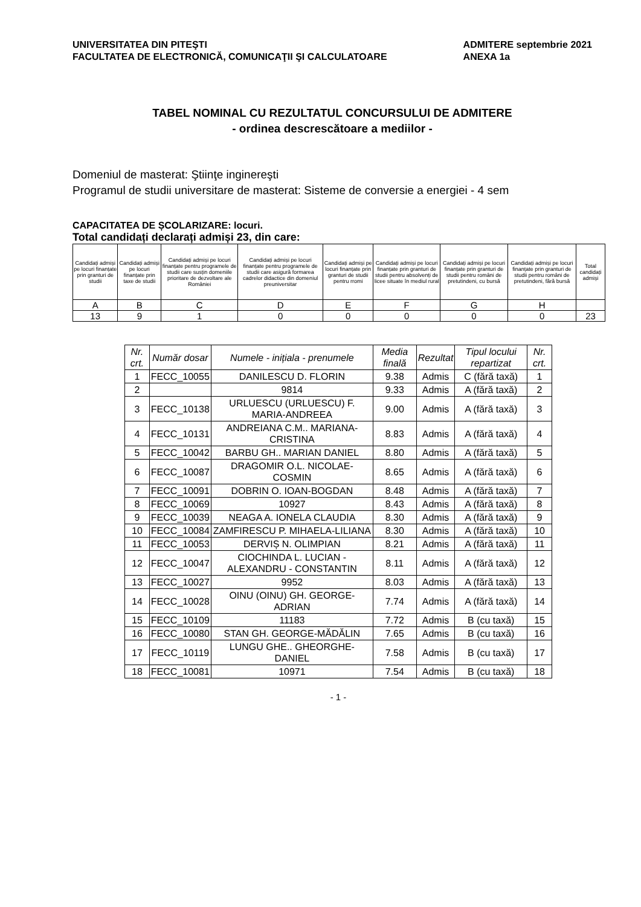UNIVERSITATEA DIN PITEŞTI
FACULTATEA DE ELECTRONICĂ, COMUNICAŢII ŞI CALCULATOARE
ADMITERE septembrie 2021
ANEXA 1a
TABEL NOMINAL CU REZULTATUL CONCURSULUI DE ADMITERE
- ordinea descrescătoare a mediilor -
Domeniul de masterat: Ştiinţe inginereşti
Programul de studii universitare de masterat: Sisteme de conversie a energiei - 4 sem
CAPACITATEA DE ȘCOLARIZARE: locuri.
Total candidați declarați admiși 23, din care:
| Candidați admiși pe locuri finanțate prin granturi de studii | Candidați admiși pe locuri finanțate prin taxe de studii | Candidați admiși pe locuri finanțate pentru programele de studii care susțin domeniile prioritare de dezvoltare ale României | Candidați admiși pe locuri finanțate pentru programele de studii care asigură formarea cadrelor didactice din domeniul preuniversitar | Candidați admiși pe locuri finanțate prin granturi de studii pentru rromi | Candidați admiși pe locuri finanțate prin granturi de studii pentru absolvenți de licee situate în mediul rural | Candidați admiși pe locuri finanțate prin granturi de studii pentru români de pretutindeni, cu bursă | Candidați admiși pe locuri finanțate prin granturi de studii pentru români de pretutindeni, fără bursă | Total candidați admiși |
| A | B | C | D | E | F | G | H | |
| 13 | 9 | 1 | 0 | 0 | 0 | 0 | 0 | 23 |
| Nr. crt. | Număr dosar | Numele - inițiala - prenumele | Media finală | Rezultat | Tipul locului repartizat | Nr. crt. |
| 1 | FECC_10055 | DANILESCU D. FLORIN | 9.38 | Admis | C (fără taxă) | 1 |
| 2 | | 9814 | 9.33 | Admis | A (fără taxă) | 2 |
| 3 | FECC_10138 | URLUESCU (URLUESCU) F. MARIA-ANDREEA | 9.00 | Admis | A (fără taxă) | 3 |
| 4 | FECC_10131 | ANDREIANA C.M.. MARIANA-CRISTINA | 8.83 | Admis | A (fără taxă) | 4 |
| 5 | FECC_10042 | BARBU GH.. MARIAN DANIEL | 8.80 | Admis | A (fără taxă) | 5 |
| 6 | FECC_10087 | DRAGOMIR O.L. NICOLAE-COSMIN | 8.65 | Admis | A (fără taxă) | 6 |
| 7 | FECC_10091 | DOBRIN O. IOAN-BOGDAN | 8.48 | Admis | A (fără taxă) | 7 |
| 8 | FECC_10069 | 10927 | 8.43 | Admis | A (fără taxă) | 8 |
| 9 | FECC_10039 | NEAGA A. IONELA CLAUDIA | 8.30 | Admis | A (fără taxă) | 9 |
| 10 | FECC_10084 | ZAMFIRESCU P. MIHAELA-LILIANA | 8.30 | Admis | A (fără taxă) | 10 |
| 11 | FECC_10053 | DERVIȘ N. OLIMPIAN | 8.21 | Admis | A (fără taxă) | 11 |
| 12 | FECC_10047 | CIOCHINDA L. LUCIAN - ALEXANDRU - CONSTANTIN | 8.11 | Admis | A (fără taxă) | 12 |
| 13 | FECC_10027 | 9952 | 8.03 | Admis | A (fără taxă) | 13 |
| 14 | FECC_10028 | OINU (OINU) GH. GEORGE-ADRIAN | 7.74 | Admis | A (fără taxă) | 14 |
| 15 | FECC_10109 | 11183 | 7.72 | Admis | B (cu taxă) | 15 |
| 16 | FECC_10080 | STAN GH. GEORGE-MĂDĂLIN | 7.65 | Admis | B (cu taxă) | 16 |
| 17 | FECC_10119 | LUNGU GHE.. GHEORGHE-DANIEL | 7.58 | Admis | B (cu taxă) | 17 |
| 18 | FECC_10081 | 10971 | 7.54 | Admis | B (cu taxă) | 18 |
- 1 -